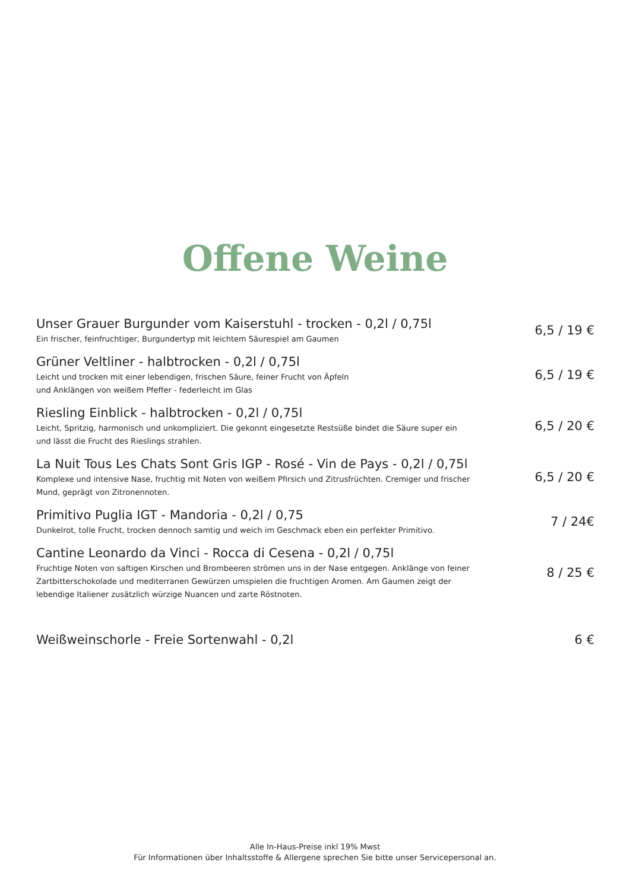Offene Weine
Unser Grauer Burgunder vom Kaiserstuhl - trocken - 0,2l / 0,75l
Ein frischer, feinfruchtiger, Burgundertyp mit leichtem Säurespiel am Gaumen
6,5 / 19 €
Grüner Veltliner - halbtrocken - 0,2l / 0,75l
Leicht und trocken mit einer lebendigen, frischen Säure, feiner Frucht von Äpfeln
und Anklängen von weißem Pfeffer - federleicht im Glas
6,5 / 19 €
Riesling Einblick - halbtrocken - 0,2l / 0,75l
Leicht, Spritzig, harmonisch und unkompliziert. Die gekonnt eingesetzte Restsüße bindet die Säure super ein
und lässt die Frucht des Rieslings strahlen.
6,5 / 20 €
La Nuit Tous Les Chats Sont Gris IGP - Rosé - Vin de Pays - 0,2l / 0,75l
Komplexe und intensive Nase, fruchtig mit Noten von weißem Pfirsich und Zitrusfrüchten. Cremiger und frischer
Mund, geprägt von Zitronennoten.
6,5 / 20 €
Primitivo Puglia IGT - Mandoria - 0,2l / 0,75
Dunkelrot, tolle Frucht, trocken dennoch samtig und weich im Geschmack eben ein perfekter Primitivo.
7 / 24€
Cantine Leonardo da Vinci - Rocca di Cesena - 0,2l / 0,75l
Fruchtige Noten von saftigen Kirschen und Brombeeren strömen uns in der Nase entgegen. Anklänge von feiner
Zartbitterschokolade und mediterranen Gewürzen umspielen die fruchtigen Aromen. Am Gaumen zeigt der
lebendige Italiener zusätzlich würzige Nuancen und zarte Röstnoten.
8 / 25 €
Weißweinschorle - Freie Sortenwahl - 0,2l
6 €
Alle In-Haus-Preise inkl 19% Mwst
Für Informationen über Inhaltsstoffe & Allergene sprechen Sie bitte unser Servicepersonal an.